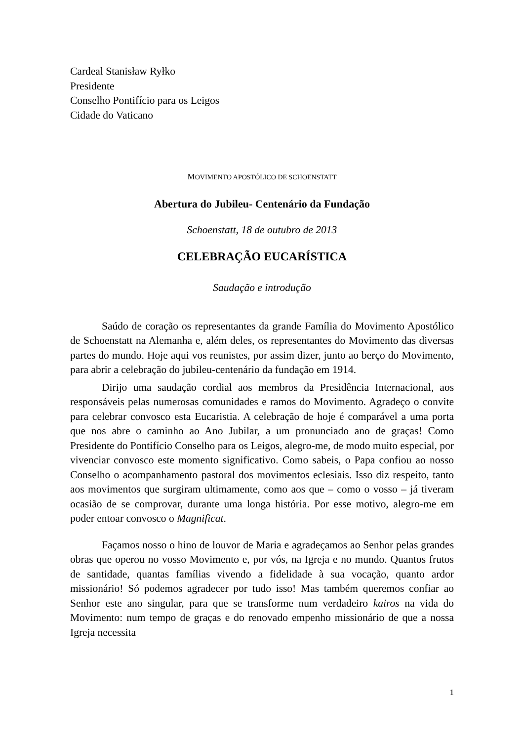Cardeal Stanisław Ryłko
Presidente
Conselho Pontifício para os Leigos
Cidade do Vaticano
MOVIMENTO APOSTÓLICO DE SCHOENSTATT
Abertura do Jubileu- Centenário da Fundação
Schoenstatt, 18 de outubro de 2013
CELEBRAÇÃO EUCARÍSTICA
Saudação e introdução
Saúdo de coração os representantes da grande Família do Movimento Apostólico de Schoenstatt na Alemanha e, além deles, os representantes do Movimento das diversas partes do mundo. Hoje aqui vos reunistes, por assim dizer, junto ao berço do Movimento, para abrir a celebração do jubileu-centenário da fundação em 1914.
Dirijo uma saudação cordial aos membros da Presidência Internacional, aos responsáveis pelas numerosas comunidades e ramos do Movimento. Agradeço o convite para celebrar convosco esta Eucaristia. A celebração de hoje é comparável a uma porta que nos abre o caminho ao Ano Jubilar, a um pronunciado ano de graças! Como Presidente do Pontifício Conselho para os Leigos, alegro-me, de modo muito especial, por vivenciar convosco este momento significativo. Como sabeis, o Papa confiou ao nosso Conselho o acompanhamento pastoral dos movimentos eclesiais. Isso diz respeito, tanto aos movimentos que surgiram ultimamente, como aos que – como o vosso – já tiveram ocasião de se comprovar, durante uma longa história. Por esse motivo, alegro-me em poder entoar convosco o Magnificat.
Façamos nosso o hino de louvor de Maria e agradeçamos ao Senhor pelas grandes obras que operou no vosso Movimento e, por vós, na Igreja e no mundo. Quantos frutos de santidade, quantas famílias vivendo a fidelidade à sua vocação, quanto ardor missionário! Só podemos agradecer por tudo isso! Mas também queremos confiar ao Senhor este ano singular, para que se transforme num verdadeiro kairos na vida do Movimento: num tempo de graças e do renovado empenho missionário de que a nossa Igreja necessita
1